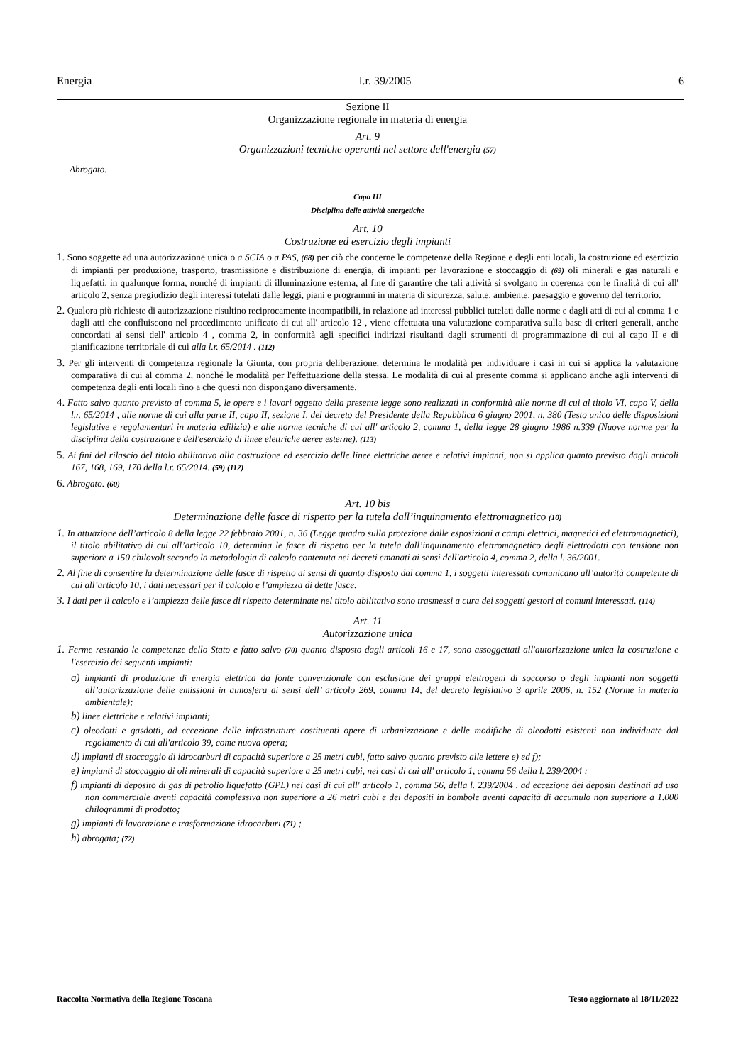Energia l.r. 39/2005 6
Sezione II
Organizzazione regionale in materia di energia
Art. 9
Organizzazioni tecniche operanti nel settore dell'energia (57)
Abrogato.
Capo III
Disciplina delle attività energetiche
Art. 10
Costruzione ed esercizio degli impianti
1. Sono soggette ad una autorizzazione unica o a SCIA o a PAS, (68) per ciò che concerne le competenze della Regione e degli enti locali, la costruzione ed esercizio di impianti per produzione, trasporto, trasmissione e distribuzione di energia, di impianti per lavorazione e stoccaggio di (69) oli minerali e gas naturali e liquefatti, in qualunque forma, nonché di impianti di illuminazione esterna, al fine di garantire che tali attività si svolgano in coerenza con le finalità di cui all' articolo 2, senza pregiudizio degli interessi tutelati dalle leggi, piani e programmi in materia di sicurezza, salute, ambiente, paesaggio e governo del territorio.
2. Qualora più richieste di autorizzazione risultino reciprocamente incompatibili, in relazione ad interessi pubblici tutelati dalle norme e dagli atti di cui al comma 1 e dagli atti che confluiscono nel procedimento unificato di cui all' articolo 12 , viene effettuata una valutazione comparativa sulla base di criteri generali, anche concordati ai sensi dell' articolo 4 , comma 2, in conformità agli specifici indirizzi risultanti dagli strumenti di programmazione di cui al capo II e di pianificazione territoriale di cui alla l.r. 65/2014 . (112)
3. Per gli interventi di competenza regionale la Giunta, con propria deliberazione, determina le modalità per individuare i casi in cui si applica la valutazione comparativa di cui al comma 2, nonché le modalità per l'effettuazione della stessa. Le modalità di cui al presente comma si applicano anche agli interventi di competenza degli enti locali fino a che questi non dispongano diversamente.
4. Fatto salvo quanto previsto al comma 5, le opere e i lavori oggetto della presente legge sono realizzati in conformità alle norme di cui al titolo VI, capo V, della l.r. 65/2014 , alle norme di cui alla parte II, capo II, sezione I, del decreto del Presidente della Repubblica 6 giugno 2001, n. 380 (Testo unico delle disposizioni legislative e regolamentari in materia edilizia) e alle norme tecniche di cui all' articolo 2, comma 1, della legge 28 giugno 1986 n.339 (Nuove norme per la disciplina della costruzione e dell'esercizio di linee elettriche aeree esterne). (113)
5. Ai fini del rilascio del titolo abilitativo alla costruzione ed esercizio delle linee elettriche aeree e relativi impianti, non si applica quanto previsto dagli articoli 167, 168, 169, 170 della l.r. 65/2014. (59) (112)
6. Abrogato. (60)
Art. 10 bis
Determinazione delle fasce di rispetto per la tutela dall’inquinamento elettromagnetico (10)
1. In attuazione dell’articolo 8 della legge 22 febbraio 2001, n. 36 (Legge quadro sulla protezione dalle esposizioni a campi elettrici, magnetici ed elettromagnetici), il titolo abilitativo di cui all’articolo 10, determina le fasce di rispetto per la tutela dall’inquinamento elettromagnetico degli elettrodotti con tensione non superiore a 150 chilovolt secondo la metodologia di calcolo contenuta nei decreti emanati ai sensi dell'articolo 4, comma 2, della l. 36/2001.
2. Al fine di consentire la determinazione delle fasce di rispetto ai sensi di quanto disposto dal comma 1, i soggetti interessati comunicano all’autorità competente di cui all’articolo 10, i dati necessari per il calcolo e l’ampiezza di dette fasce.
3. I dati per il calcolo e l’ampiezza delle fasce di rispetto determinate nel titolo abilitativo sono trasmessi a cura dei soggetti gestori ai comuni interessati. (114)
Art. 11
Autorizzazione unica
1. Ferme restando le competenze dello Stato e fatto salvo (70) quanto disposto dagli articoli 16 e 17, sono assoggettati all'autorizzazione unica la costruzione e l'esercizio dei seguenti impianti:
a) impianti di produzione di energia elettrica da fonte convenzionale con esclusione dei gruppi elettrogeni di soccorso o degli impianti non soggetti all’autorizzazione delle emissioni in atmosfera ai sensi dell’ articolo 269, comma 14, del decreto legislativo 3 aprile 2006, n. 152 (Norme in materia ambientale);
b) linee elettriche e relativi impianti;
c) oleodotti e gasdotti, ad eccezione delle infrastrutture costituenti opere di urbanizzazione e delle modifiche di oleodotti esistenti non individuate dal regolamento di cui all'articolo 39, come nuova opera;
d) impianti di stoccaggio di idrocarburi di capacità superiore a 25 metri cubi, fatto salvo quanto previsto alle lettere e) ed f);
e) impianti di stoccaggio di oli minerali di capacità superiore a 25 metri cubi, nei casi di cui all' articolo 1, comma 56 della l. 239/2004 ;
f) impianti di deposito di gas di petrolio liquefatto (GPL) nei casi di cui all' articolo 1, comma 56, della l. 239/2004 , ad eccezione dei depositi destinati ad uso non commerciale aventi capacità complessiva non superiore a 26 metri cubi e dei depositi in bombole aventi capacità di accumulo non superiore a 1.000 chilogrammi di prodotto;
g) impianti di lavorazione e trasformazione idrocarburi (71) ;
h) abrogata; (72)
Raccolta Normativa della Regione Toscana Testo aggiornato al 18/11/2022